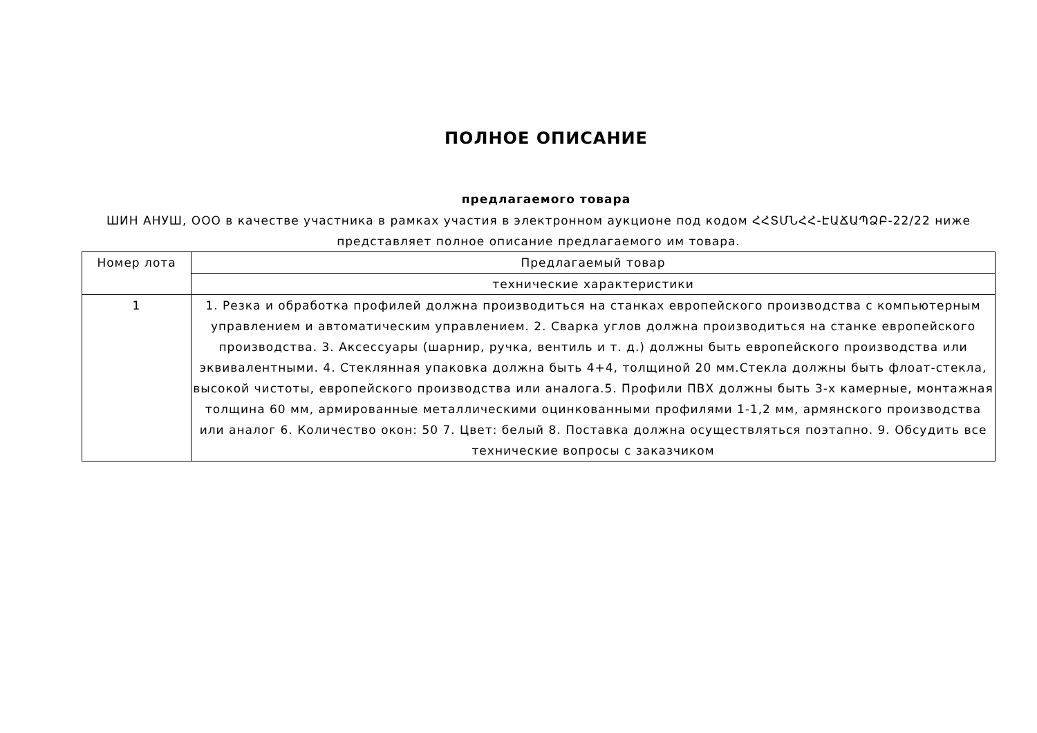ПОЛНОЕ ОПИСАНИЕ
предлагаемого товара
ШИН АНУШ, ООО в качестве участника в рамках участия в электронном аукционе под кодом ՀՀՏՄՆՀՀ-ԷԱՃԱՊՁԲ-22/22 ниже представляет полное описание предлагаемого им товара.
| Номер лота | Предлагаемый товар |
| | технические характеристики |
| 1 | 1. Резка и обработка профилей должна производиться на станках европейского производства с компьютерным управлением и автоматическим управлением. 2. Сварка углов должна производиться на станке европейского производства. 3. Аксессуары (шарнир, ручка, вентиль и т. д.) должны быть европейского производства или эквивалентными. 4. Стеклянная упаковка должна быть 4+4, толщиной 20 мм.Стекла должны быть флоат-стекла, высокой чистоты, европейского производства или аналога.5. Профили ПВХ должны быть 3-х камерные, монтажная толщина 60 мм, армированные металлическими оцинкованными профилями 1-1,2 мм, армянского производства или аналог 6. Количество окон: 50 7. Цвет: белый 8. Поставка должна осуществляться поэтапно. 9. Обсудить все технические вопросы с заказчиком |